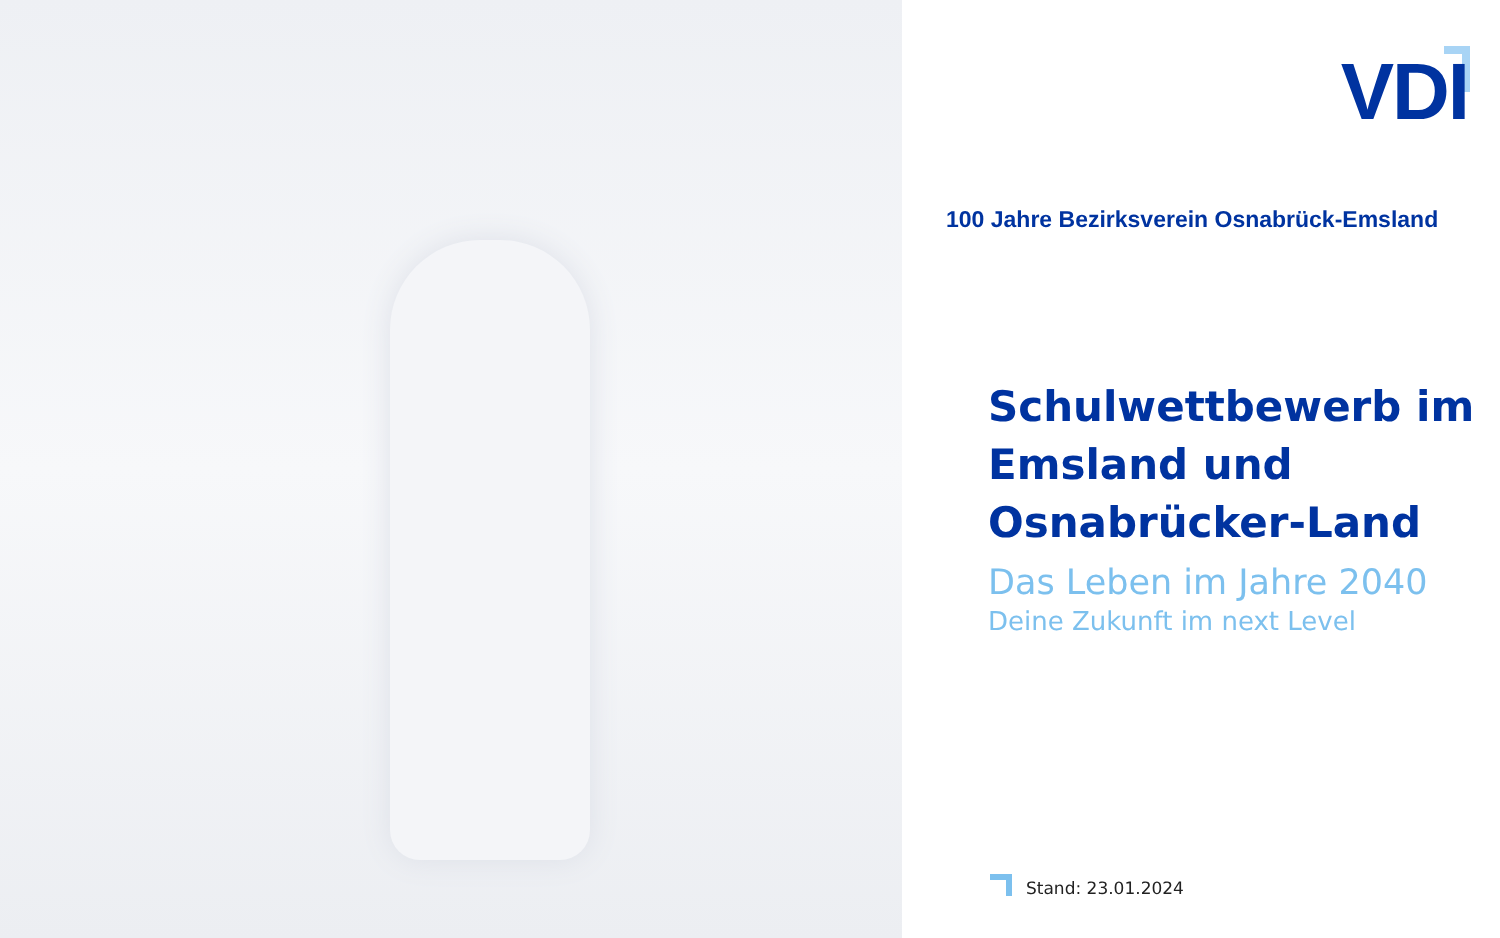VDI
100 Jahre Bezirksverein Osnabrück-Emsland
Schulwettbewerb im
Emsland und
Osnabrücker-Land
Das Leben im Jahre 2040
Deine Zukunft im next Level
Stand: 23.01.2024